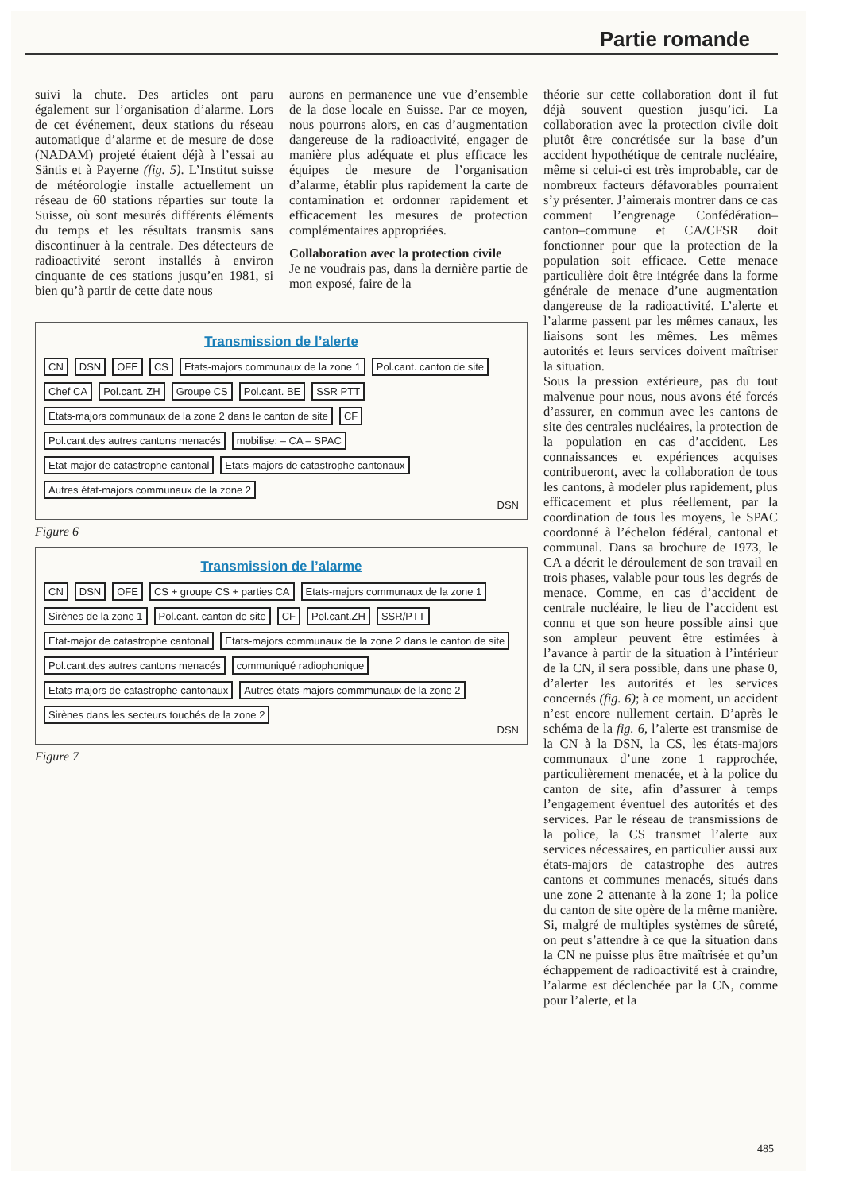Partie romande
suivi la chute. Des articles ont paru également sur l’organisation d’alarme. Lors de cet événement, deux stations du réseau automatique d’alarme et de mesure de dose (NADAM) projeté étaient déjà à l’essai au Säntis et à Payerne (fig. 5). L’Institut suisse de météorologie installe actuellement un réseau de 60 stations réparties sur toute la Suisse, où sont mesurés différents éléments du temps et les résultats transmis sans discontinuer à la centrale. Des détecteurs de radioactivité seront installés à environ cinquante de ces stations jusqu’en 1981, si bien qu’à partir de cette date nous
aurons en permanence une vue d’ensemble de la dose locale en Suisse. Par ce moyen, nous pourrons alors, en cas d’augmentation dangereuse de la radioactivité, engager de manière plus adéquate et plus efficace les équipes de mesure de l’organisation d’alarme, établir plus rapidement la carte de contamination et ordonner rapidement et efficacement les mesures de protection complémentaires appropriées.
Collaboration avec la protection civile
Je ne voudrais pas, dans la dernière partie de mon exposé, faire de la
Transmission de l’alerte
CN DSN OFE CS Etats-majors communaux de la zone 1 Pol.cant. canton de site Chef CA Pol.cant. ZH Groupe CS Pol.cant. BE SSR PTT Etats-majors communaux de la zone 2 dans le canton de site CF Pol.cant.des autres cantons menacés mobilise: – CA – SPAC Etat-major de catastrophe cantonal Etats-majors de catastrophe cantonaux Autres état-majors communaux de la zone 2
DSN
Figure 6
Transmission de l’alarme
CN DSN OFE CS + groupe CS + parties CA Etats-majors communaux de la zone 1 Sirènes de la zone 1 Pol.cant. canton de site CF Pol.cant.ZH SSR/PTT Etat-major de catastrophe cantonal Etats-majors communaux de la zone 2 dans le canton de site Pol.cant.des autres cantons menacés communiqué radiophonique Etats-majors de catastrophe cantonaux Autres états-majors commmunaux de la zone 2 Sirènes dans les secteurs touchés de la zone 2
DSN
Figure 7
théorie sur cette collaboration dont il fut déjà souvent question jusqu’ici. La collaboration avec la protection civile doit plutôt être concrétisée sur la base d’un accident hypothétique de centrale nucléaire, même si celui-ci est très improbable, car de nombreux facteurs défavorables pourraient s’y présenter. J’aimerais montrer dans ce cas comment l’engrenage Confédération–canton–commune et CA/CFSR doit fonctionner pour que la protection de la population soit efficace. Cette menace particulière doit être intégrée dans la forme générale de menace d’une augmentation dangereuse de la radioactivité. L’alerte et l’alarme passent par les mêmes canaux, les liaisons sont les mêmes. Les mêmes autorités et leurs services doivent maîtriser la situation.
Sous la pression extérieure, pas du tout malvenue pour nous, nous avons été forcés d’assurer, en commun avec les cantons de site des centrales nucléaires, la protection de la population en cas d’accident. Les connaissances et expériences acquises contribueront, avec la collaboration de tous les cantons, à modeler plus rapidement, plus efficacement et plus réellement, par la coordination de tous les moyens, le SPAC coordonné à l’échelon fédéral, cantonal et communal. Dans sa brochure de 1973, le CA a décrit le déroulement de son travail en trois phases, valable pour tous les degrés de menace. Comme, en cas d’accident de centrale nucléaire, le lieu de l’accident est connu et que son heure possible ainsi que son ampleur peuvent être estimées à l’avance à partir de la situation à l’intérieur de la CN, il sera possible, dans une phase 0, d’alerter les autorités et les services concernés (fig. 6); à ce moment, un accident n’est encore nullement certain. D’après le schéma de la fig. 6, l’alerte est transmise de la CN à la DSN, la CS, les états-majors communaux d’une zone 1 rapprochée, particulièrement menacée, et à la police du canton de site, afin d’assurer à temps l’engagement éventuel des autorités et des services. Par le réseau de transmissions de la police, la CS transmet l’alerte aux services nécessaires, en particulier aussi aux états-majors de catastrophe des autres cantons et communes menacés, situés dans une zone 2 attenante à la zone 1; la police du canton de site opère de la même manière. Si, malgré de multiples systèmes de sûreté, on peut s’attendre à ce que la situation dans la CN ne puisse plus être maîtrisée et qu’un échappement de radioactivité est à craindre, l’alarme est déclenchée par la CN, comme pour l’alerte, et la
485